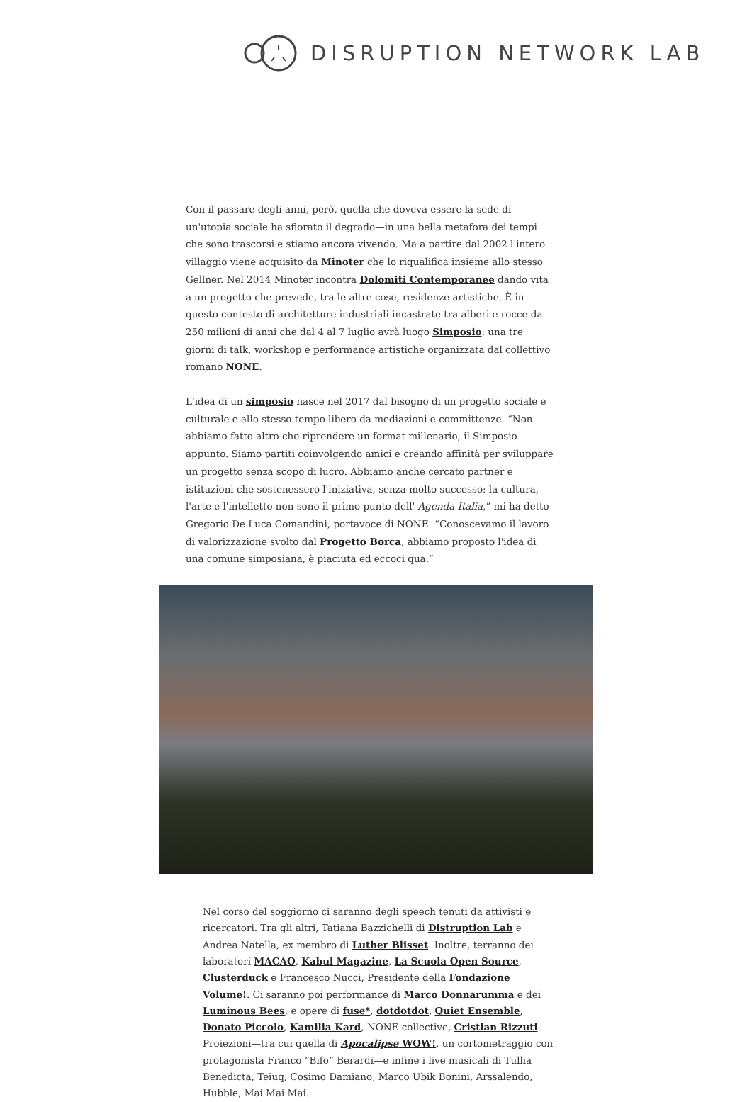DISRUPTION NETWORK LAB
Con il passare degli anni, però, quella che doveva essere la sede di un'utopia sociale ha sfiorato il degrado—in una bella metafora dei tempi che sono trascorsi e stiamo ancora vivendo. Ma a partire dal 2002 l'intero villaggio viene acquisito da Minoter che lo riqualifica insieme allo stesso Gellner. Nel 2014 Minoter incontra Dolomiti Contemporanee dando vita a un progetto che prevede, tra le altre cose, residenze artistiche. È in questo contesto di architetture industriali incastrate tra alberi e rocce da 250 milioni di anni che dal 4 al 7 luglio avrà luogo Simposio: una tre giorni di talk, workshop e performance artistiche organizzata dal collettivo romano NONE.
L'idea di un simposio nasce nel 2017 dal bisogno di un progetto sociale e culturale e allo stesso tempo libero da mediazioni e committenze. “Non abbiamo fatto altro che riprendere un format millenario, il Simposio appunto. Siamo partiti coinvolgendo amici e creando affinità per sviluppare un progetto senza scopo di lucro. Abbiamo anche cercato partner e istituzioni che sostenessero l'iniziativa, senza molto successo: la cultura, l'arte e l'intelletto non sono il primo punto dell' Agenda Italia,” mi ha detto Gregorio De Luca Comandini, portavoce di NONE. “Conoscevamo il lavoro di valorizzazione svolto dal Progetto Borca, abbiamo proposto l'idea di una comune simposiana, è piaciuta ed eccoci qua.”
Nel corso del soggiorno ci saranno degli speech tenuti da attivisti e ricercatori. Tra gli altri, Tatiana Bazzichelli di Distruption Lab e Andrea Natella, ex membro di Luther Blisset. Inoltre, terranno dei laboratori MACAO, Kabul Magazine, La Scuola Open Source, Clusterduck e Francesco Nucci, Presidente della Fondazione Volume!. Ci saranno poi performance di Marco Donnarumma e dei Luminous Bees, e opere di fuse*, dotdotdot, Quiet Ensemble, Donato Piccolo, Kamilia Kard, NONE collective, Cristian Rizzuti. Proiezioni—tra cui quella di Apocalipse WOW!, un cortometraggio con protagonista Franco “Bifo” Berardi—e infine i live musicali di Tullia Benedicta, Teiuq, Cosimo Damiano, Marco Ubik Bonini, Arssalendo, Hubble, Mai Mai Mai.